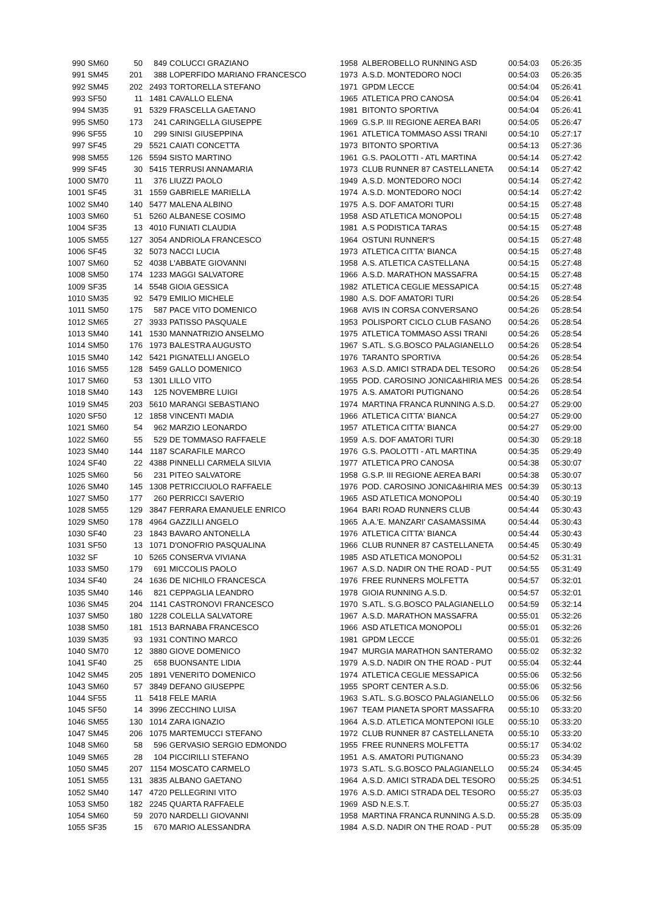| 990 | SM60 | 50 | 849 | COLUCCI GRAZIANO | 1958 | ALBEROBELLO RUNNING ASD | 00:54:03 | 05:26:35 |
| 991 | SM45 | 201 | 388 | LOPERFIDO MARIANO FRANCESCO | 1973 | A.S.D. MONTEDORO NOCI | 00:54:03 | 05:26:35 |
| 992 | SM45 | 202 | 2493 | TORTORELLA STEFANO | 1971 | GPDM LECCE | 00:54:04 | 05:26:41 |
| 993 | SF50 | 11 | 1481 | CAVALLO ELENA | 1965 | ATLETICA PRO CANOSA | 00:54:04 | 05:26:41 |
| 994 | SM35 | 91 | 5329 | FRASCELLA GAETANO | 1981 | BITONTO SPORTIVA | 00:54:04 | 05:26:41 |
| 995 | SM50 | 173 | 241 | CARINGELLA GIUSEPPE | 1969 | G.S.P. III REGIONE AEREA BARI | 00:54:05 | 05:26:47 |
| 996 | SF55 | 10 | 299 | SINISI GIUSEPPINA | 1961 | ATLETICA TOMMASO ASSI TRANI | 00:54:10 | 05:27:17 |
| 997 | SF45 | 29 | 5521 | CAIATI CONCETTA | 1973 | BITONTO SPORTIVA | 00:54:13 | 05:27:36 |
| 998 | SM55 | 126 | 5594 | SISTO MARTINO | 1961 | G.S. PAOLOTTI - ATL MARTINA | 00:54:14 | 05:27:42 |
| 999 | SF45 | 30 | 5415 | TERRUSI ANNAMARIA | 1973 | CLUB RUNNER 87 CASTELLANETA | 00:54:14 | 05:27:42 |
| 1000 | SM70 | 11 | 376 | LIUZZI PAOLO | 1949 | A.S.D. MONTEDORO NOCI | 00:54:14 | 05:27:42 |
| 1001 | SF45 | 31 | 1559 | GABRIELE MARIELLA | 1974 | A.S.D. MONTEDORO NOCI | 00:54:14 | 05:27:42 |
| 1002 | SM40 | 140 | 5477 | MALENA ALBINO | 1975 | A.S. DOF AMATORI TURI | 00:54:15 | 05:27:48 |
| 1003 | SM60 | 51 | 5260 | ALBANESE COSIMO | 1958 | ASD ATLETICA MONOPOLI | 00:54:15 | 05:27:48 |
| 1004 | SF35 | 13 | 4010 | FUNIATI CLAUDIA | 1981 | A.S PODISTICA TARAS | 00:54:15 | 05:27:48 |
| 1005 | SM55 | 127 | 3054 | ANDRIOLA FRANCESCO | 1964 | OSTUNI RUNNER'S | 00:54:15 | 05:27:48 |
| 1006 | SF45 | 32 | 5073 | NACCI LUCIA | 1973 | ATLETICA CITTA' BIANCA | 00:54:15 | 05:27:48 |
| 1007 | SM60 | 52 | 4038 | L'ABBATE GIOVANNI | 1958 | A.S. ATLETICA CASTELLANA | 00:54:15 | 05:27:48 |
| 1008 | SM50 | 174 | 1233 | MAGGI SALVATORE | 1966 | A.S.D. MARATHON MASSAFRA | 00:54:15 | 05:27:48 |
| 1009 | SF35 | 14 | 5548 | GIOIA GESSICA | 1982 | ATLETICA CEGLIE MESSAPICA | 00:54:15 | 05:27:48 |
| 1010 | SM35 | 92 | 5479 | EMILIO MICHELE | 1980 | A.S. DOF AMATORI TURI | 00:54:26 | 05:28:54 |
| 1011 | SM50 | 175 | 587 | PACE VITO DOMENICO | 1968 | AVIS IN CORSA CONVERSANO | 00:54:26 | 05:28:54 |
| 1012 | SM65 | 27 | 3933 | PATISSO PASQUALE | 1953 | POLISPORT CICLO CLUB FASANO | 00:54:26 | 05:28:54 |
| 1013 | SM40 | 141 | 1530 | MANNATRIZIO ANSELMO | 1975 | ATLETICA TOMMASO ASSI TRANI | 00:54:26 | 05:28:54 |
| 1014 | SM50 | 176 | 1973 | BALESTRA AUGUSTO | 1967 | S.ATL. S.G.BOSCO PALAGIANELLO | 00:54:26 | 05:28:54 |
| 1015 | SM40 | 142 | 5421 | PIGNATELLI ANGELO | 1976 | TARANTO SPORTIVA | 00:54:26 | 05:28:54 |
| 1016 | SM55 | 128 | 5459 | GALLO DOMENICO | 1963 | A.S.D. AMICI STRADA DEL TESORO | 00:54:26 | 05:28:54 |
| 1017 | SM60 | 53 | 1301 | LILLO VITO | 1955 | POD. CAROSINO JONICA&HIRIA MES | 00:54:26 | 05:28:54 |
| 1018 | SM40 | 143 | 125 | NOVEMBRE LUIGI | 1975 | A.S. AMATORI PUTIGNANO | 00:54:26 | 05:28:54 |
| 1019 | SM45 | 203 | 5610 | MARANGI SEBASTIANO | 1974 | MARTINA FRANCA RUNNING A.S.D. | 00:54:27 | 05:29:00 |
| 1020 | SF50 | 12 | 1858 | VINCENTI MADIA | 1966 | ATLETICA CITTA' BIANCA | 00:54:27 | 05:29:00 |
| 1021 | SM60 | 54 | 962 | MARZIO LEONARDO | 1957 | ATLETICA CITTA' BIANCA | 00:54:27 | 05:29:00 |
| 1022 | SM60 | 55 | 529 | DE TOMMASO RAFFAELE | 1959 | A.S. DOF AMATORI TURI | 00:54:30 | 05:29:18 |
| 1023 | SM40 | 144 | 1187 | SCARAFILE MARCO | 1976 | G.S. PAOLOTTI - ATL MARTINA | 00:54:35 | 05:29:49 |
| 1024 | SF40 | 22 | 4388 | PINNELLI CARMELA SILVIA | 1977 | ATLETICA PRO CANOSA | 00:54:38 | 05:30:07 |
| 1025 | SM60 | 56 | 231 | PITEO SALVATORE | 1958 | G.S.P. III REGIONE AEREA BARI | 00:54:38 | 05:30:07 |
| 1026 | SM40 | 145 | 1308 | PETRICCIUOLO RAFFAELE | 1976 | POD. CAROSINO JONICA&HIRIA MES | 00:54:39 | 05:30:13 |
| 1027 | SM50 | 177 | 260 | PERRICCI SAVERIO | 1965 | ASD ATLETICA MONOPOLI | 00:54:40 | 05:30:19 |
| 1028 | SM55 | 129 | 3847 | FERRARA EMANUELE ENRICO | 1964 | BARI ROAD RUNNERS CLUB | 00:54:44 | 05:30:43 |
| 1029 | SM50 | 178 | 4964 | GAZZILLI ANGELO | 1965 | A.A.'E. MANZARI' CASAMASSIMA | 00:54:44 | 05:30:43 |
| 1030 | SF40 | 23 | 1843 | BAVARO ANTONELLA | 1976 | ATLETICA CITTA' BIANCA | 00:54:44 | 05:30:43 |
| 1031 | SF50 | 13 | 1071 | D'ONOFRIO PASQUALINA | 1966 | CLUB RUNNER 87 CASTELLANETA | 00:54:45 | 05:30:49 |
| 1032 | SF | 10 | 5265 | CONSERVA VIVIANA | 1985 | ASD ATLETICA MONOPOLI | 00:54:52 | 05:31:31 |
| 1033 | SM50 | 179 | 691 | MICCOLIS PAOLO | 1967 | A.S.D. NADIR ON THE ROAD - PUT | 00:54:55 | 05:31:49 |
| 1034 | SF40 | 24 | 1636 | DE NICHILO FRANCESCA | 1976 | FREE RUNNERS MOLFETTA | 00:54:57 | 05:32:01 |
| 1035 | SM40 | 146 | 821 | CEPPAGLIA LEANDRO | 1978 | GIOIA RUNNING A.S.D. | 00:54:57 | 05:32:01 |
| 1036 | SM45 | 204 | 1141 | CASTRONOVI FRANCESCO | 1970 | S.ATL. S.G.BOSCO PALAGIANELLO | 00:54:59 | 05:32:14 |
| 1037 | SM50 | 180 | 1228 | COLELLA SALVATORE | 1967 | A.S.D. MARATHON MASSAFRA | 00:55:01 | 05:32:26 |
| 1038 | SM50 | 181 | 1513 | BARNABA FRANCESCO | 1966 | ASD ATLETICA MONOPOLI | 00:55:01 | 05:32:26 |
| 1039 | SM35 | 93 | 1931 | CONTINO MARCO | 1981 | GPDM LECCE | 00:55:01 | 05:32:26 |
| 1040 | SM70 | 12 | 3880 | GIOVE DOMENICO | 1947 | MURGIA MARATHON SANTERAMO | 00:55:02 | 05:32:32 |
| 1041 | SF40 | 25 | 658 | BUONSANTE LIDIA | 1979 | A.S.D. NADIR ON THE ROAD - PUT | 00:55:04 | 05:32:44 |
| 1042 | SM45 | 205 | 1891 | VENERITO DOMENICO | 1974 | ATLETICA CEGLIE MESSAPICA | 00:55:06 | 05:32:56 |
| 1043 | SM60 | 57 | 3849 | DEFANO GIUSEPPE | 1955 | SPORT CENTER A.S.D. | 00:55:06 | 05:32:56 |
| 1044 | SF55 | 11 | 5418 | FELE MARIA | 1963 | S.ATL. S.G.BOSCO PALAGIANELLO | 00:55:06 | 05:32:56 |
| 1045 | SF50 | 14 | 3996 | ZECCHINO LUISA | 1967 | TEAM PIANETA SPORT MASSAFRA | 00:55:10 | 05:33:20 |
| 1046 | SM55 | 130 | 1014 | ZARA IGNAZIO | 1964 | A.S.D. ATLETICA MONTEPONI IGLE | 00:55:10 | 05:33:20 |
| 1047 | SM45 | 206 | 1075 | MARTEMUCCI STEFANO | 1972 | CLUB RUNNER 87 CASTELLANETA | 00:55:10 | 05:33:20 |
| 1048 | SM60 | 58 | 596 | GERVASIO SERGIO EDMONDO | 1955 | FREE RUNNERS MOLFETTA | 00:55:17 | 05:34:02 |
| 1049 | SM65 | 28 | 104 | PICCIRILLI STEFANO | 1951 | A.S. AMATORI PUTIGNANO | 00:55:23 | 05:34:39 |
| 1050 | SM45 | 207 | 1154 | MOSCATO CARMELO | 1973 | S.ATL. S.G.BOSCO PALAGIANELLO | 00:55:24 | 05:34:45 |
| 1051 | SM55 | 131 | 3835 | ALBANO GAETANO | 1964 | A.S.D. AMICI STRADA DEL TESORO | 00:55:25 | 05:34:51 |
| 1052 | SM40 | 147 | 4720 | PELLEGRINI VITO | 1976 | A.S.D. AMICI STRADA DEL TESORO | 00:55:27 | 05:35:03 |
| 1053 | SM50 | 182 | 2245 | QUARTA RAFFAELE | 1969 | ASD N.E.S.T. | 00:55:27 | 05:35:03 |
| 1054 | SM60 | 59 | 2070 | NARDELLI GIOVANNI | 1958 | MARTINA FRANCA RUNNING A.S.D. | 00:55:28 | 05:35:09 |
| 1055 | SF35 | 15 | 670 | MARIO ALESSANDRA | 1984 | A.S.D. NADIR ON THE ROAD - PUT | 00:55:28 | 05:35:09 |